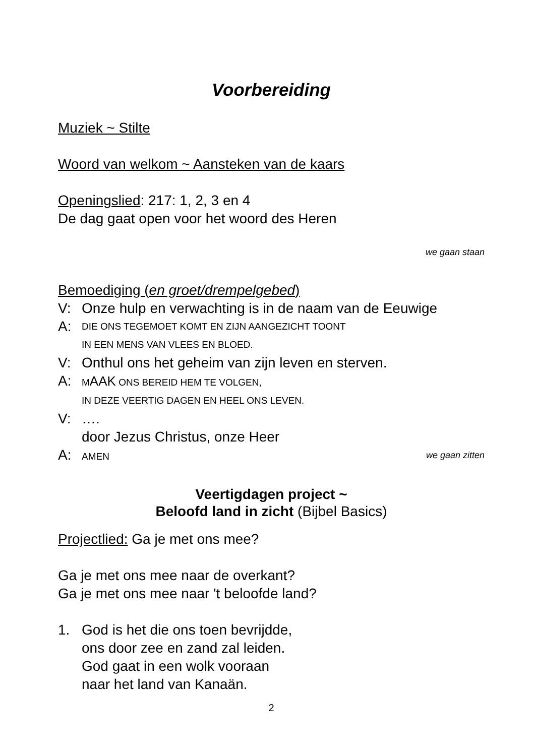Voorbereiding
Muziek ~ Stilte
Woord van welkom ~ Aansteken van de kaars
Openingslied: 217: 1, 2, 3 en 4
De dag gaat open voor het woord des Heren
we gaan staan
Bemoediging (en groet/drempelgebed)
V: Onze hulp en verwachting is in de naam van de Eeuwige
A: DIE ONS TEGEMOET KOMT EN ZIJN AANGEZICHT TOONT
IN EEN MENS VAN VLEES EN BLOED.
V: Onthul ons het geheim van zijn leven en sterven.
A: MAAK ONS BEREID HEM TE VOLGEN,
IN DEZE VEERTIG DAGEN EN HEEL ONS LEVEN.
V: ….
door Jezus Christus, onze Heer
A: AMEN we gaan zitten
Veertigdagen project ~
Beloofd land in zicht (Bijbel Basics)
Projectlied: Ga je met ons mee?
Ga je met ons mee naar de overkant?
Ga je met ons mee naar 't beloofde land?
1. God is het die ons toen bevrijdde,
ons door zee en zand zal leiden.
God gaat in een wolk vooraan
naar het land van Kanaän.
2